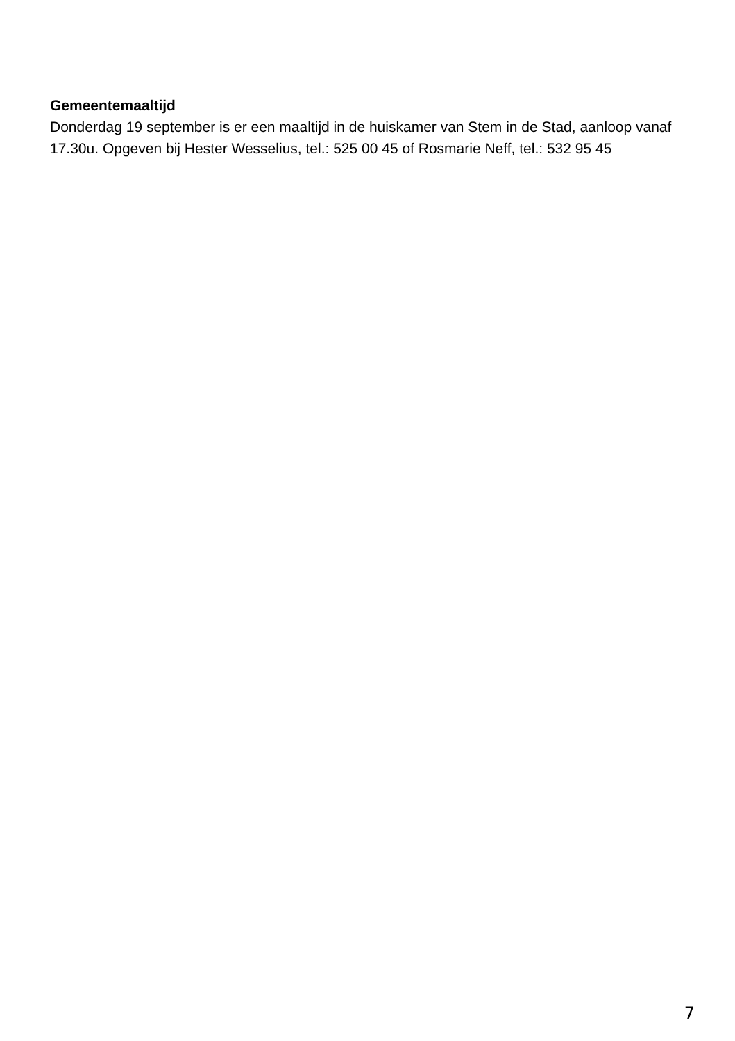Gemeentemaaltijd
Donderdag 19 september is er een maaltijd in de huiskamer van Stem in de Stad, aanloop vanaf 17.30u. Opgeven bij Hester Wesselius, tel.: 525 00 45 of Rosmarie Neff, tel.: 532 95 45
7